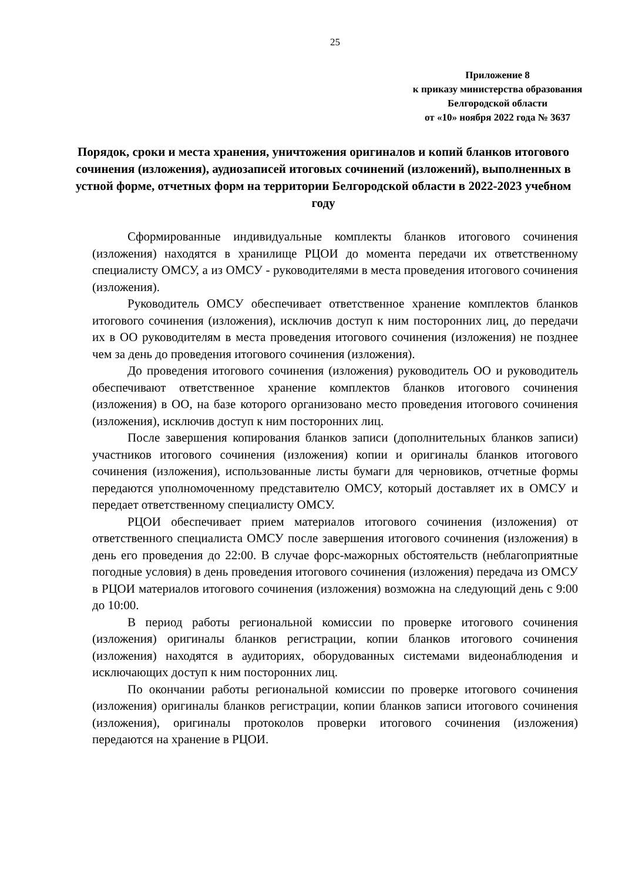25
Приложение 8
к приказу министерства образования
Белгородской области
от «10» ноября 2022 года № 3637
Порядок, сроки и места хранения, уничтожения оригиналов и копий бланков итогового сочинения (изложения), аудиозаписей итоговых сочинений (изложений), выполненных в устной форме, отчетных форм на территории Белгородской области в 2022-2023 учебном году
Сформированные индивидуальные комплекты бланков итогового сочинения (изложения) находятся в хранилище РЦОИ до момента передачи их ответственному специалисту ОМСУ, а из ОМСУ - руководителями в места проведения итогового сочинения (изложения).
Руководитель ОМСУ обеспечивает ответственное хранение комплектов бланков итогового сочинения (изложения), исключив доступ к ним посторонних лиц, до передачи их в ОО руководителям в места проведения итогового сочинения (изложения) не позднее чем за день до проведения итогового сочинения (изложения).
До проведения итогового сочинения (изложения) руководитель ОО и руководитель обеспечивают ответственное хранение комплектов бланков итогового сочинения (изложения) в ОО, на базе которого организовано место проведения итогового сочинения (изложения), исключив доступ к ним посторонних лиц.
После завершения копирования бланков записи (дополнительных бланков записи) участников итогового сочинения (изложения) копии и оригиналы бланков итогового сочинения (изложения), использованные листы бумаги для черновиков, отчетные формы передаются уполномоченному представителю ОМСУ, который доставляет их в ОМСУ и передает ответственному специалисту ОМСУ.
РЦОИ обеспечивает прием материалов итогового сочинения (изложения) от ответственного специалиста ОМСУ после завершения итогового сочинения (изложения) в день его проведения до 22:00. В случае форс-мажорных обстоятельств (неблагоприятные погодные условия) в день проведения итогового сочинения (изложения) передача из ОМСУ в РЦОИ материалов итогового сочинения (изложения) возможна на следующий день с 9:00 до 10:00.
В период работы региональной комиссии по проверке итогового сочинения (изложения) оригиналы бланков регистрации, копии бланков итогового сочинения (изложения) находятся в аудиториях, оборудованных системами видеонаблюдения и исключающих доступ к ним посторонних лиц.
По окончании работы региональной комиссии по проверке итогового сочинения (изложения) оригиналы бланков регистрации, копии бланков записи итогового сочинения (изложения), оригиналы протоколов проверки итогового сочинения (изложения) передаются на хранение в РЦОИ.